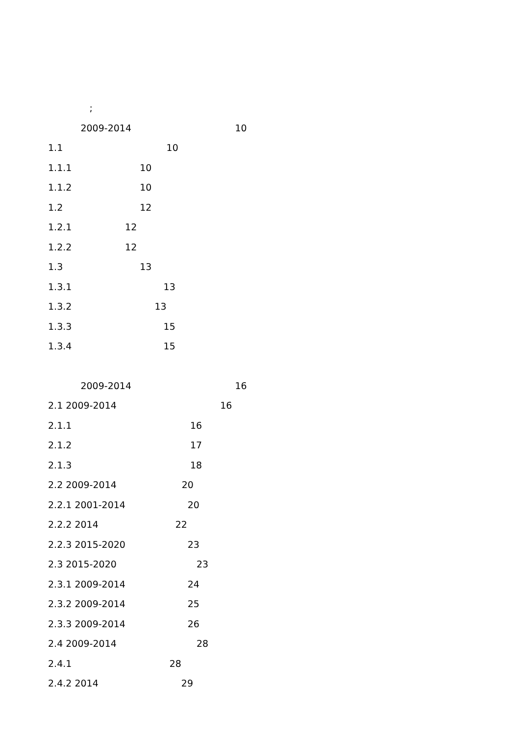;
2009-2014 10
1.1 10
1.1.1 10
1.1.2 10
1.2 12
1.2.1 12
1.2.2 12
1.3 13
1.3.1 13
1.3.2 13
1.3.3 15
1.3.4 15
2009-2014 16
2.1 2009-2014 16
2.1.1 16
2.1.2 17
2.1.3 18
2.2 2009-2014 20
2.2.1 2001-2014 20
2.2.2 2014 22
2.2.3 2015-2020 23
2.3 2015-2020 23
2.3.1 2009-2014 24
2.3.2 2009-2014 25
2.3.3 2009-2014 26
2.4 2009-2014 28
2.4.1 28
2.4.2 2014 29